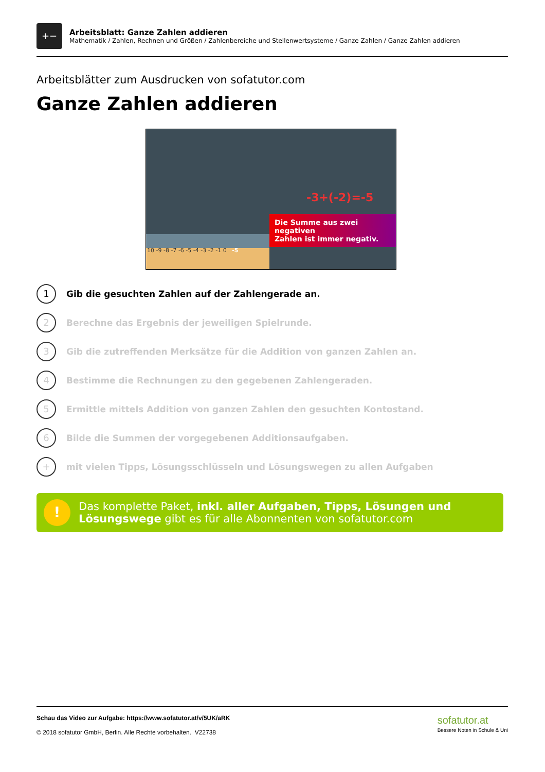+−
Arbeitsblatt: Ganze Zahlen addieren
Mathematik / Zahlen, Rechnen und Größen / Zahlenbereiche und Stellenwertsysteme / Ganze Zahlen / Ganze Zahlen addieren
Arbeitsblätter zum Ausdrucken von sofatutor.com
Ganze Zahlen addieren
10 -9 -8 -7 -6 -5 -4 -3 -2 -1 0 -5
-3+(-2)=-5
Die Summe aus zwei negativen
Zahlen ist immer negativ.
1
Gib die gesuchten Zahlen auf der Zahlengerade an.
2
Berechne das Ergebnis der jeweiligen Spielrunde.
3
Gib die zutreffenden Merksätze für die Addition von ganzen Zahlen an.
4
Bestimme die Rechnungen zu den gegebenen Zahlengeraden.
5
Ermittle mittels Addition von ganzen Zahlen den gesuchten Kontostand.
6
Bilde die Summen der vorgegebenen Additionsaufgaben.
+
mit vielen Tipps, Lösungsschlüsseln und Lösungswegen zu allen Aufgaben
!
Das komplette Paket, inkl. aller Aufgaben, Tipps, Lösungen und Lösungswege gibt es für alle Abonnenten von sofatutor.com
Schau das Video zur Aufgabe: https://www.sofatutor.at/v/5UK/aRK
© 2018 sofatutor GmbH, Berlin. Alle Rechte vorbehalten. V22738
sofatutor.at
Bessere Noten in Schule & Uni